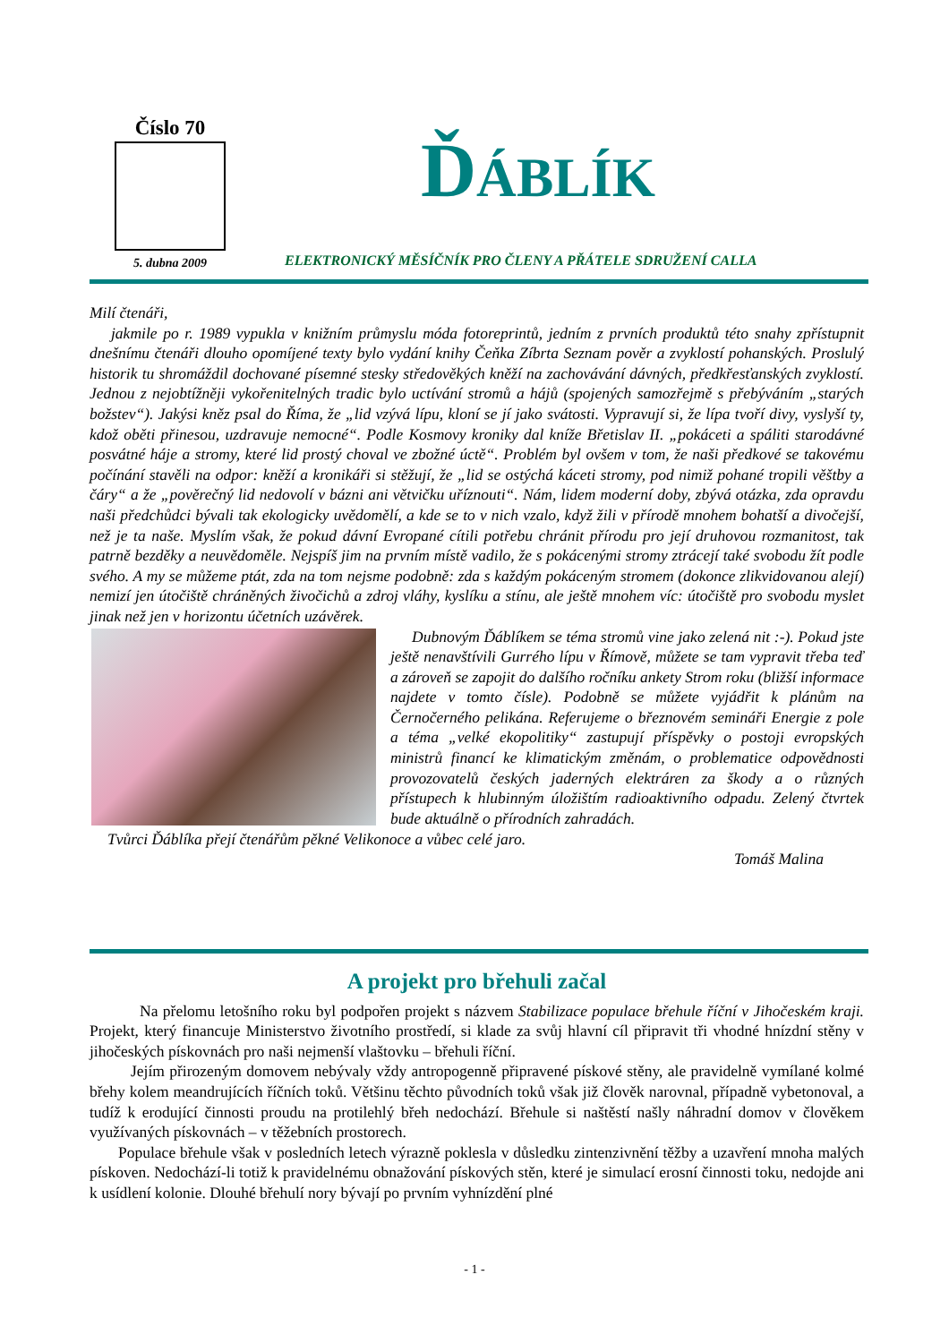Číslo 70
5. dubna 2009
ĎÁBLÍK
ELEKTRONICKÝ MĚSÍČNÍK PRO ČLENY A PŘÁTELE SDRUŽENÍ CALLA
Milí čtenáři,
jakmile po r. 1989 vypukla v knižním průmyslu móda fotoreprintů, jedním z prvních produktů této snahy zpřístupnit dnešnímu čtenáři dlouho opomíjené texty bylo vydání knihy Čeňka Zíbrta Seznam pověr a zvyklostí pohanských. Proslulý historik tu shromáždil dochované písemné stesky středověkých kněží na zachovávání dávných, předkřesťanských zvyklostí. Jednou z nejobtížněji vykořenitelných tradic bylo uctívání stromů a hájů (spojených samozřejmě s přebýváním „starých božstev“). Jakýsi kněz psal do Říma, že „lid vzývá lípu, kloní se jí jako svátosti. Vypravují si, že lípa tvoří divy, vyslyší ty, kdož oběti přinesou, uzdravuje nemocné“. Podle Kosmovy kroniky dal kníže Břetislav II. „pokáceti a spáliti starodávné posvátné háje a stromy, které lid prostý choval ve zbožné úctě“. Problém byl ovšem v tom, že naši předkové se takovému počínání stavěli na odpor: kněží a kronikáři si stěžují, že „lid se ostýchá káceti stromy, pod nimiž pohané tropili věštby a čáry“ a že „pověrečný lid nedovolí v bázni ani větvičku uříznouti“. Nám, lidem moderní doby, zbývá otázka, zda opravdu naši předchůdci bývali tak ekologicky uvědomělí, a kde se to v nich vzalo, když žili v přírodě mnohem bohatší a divočejší, než je ta naše. Myslím však, že pokud dávní Evropané cítili potřebu chránit přírodu pro její druhovou rozmanitost, tak patrně bezděky a neuvědoměle. Nejspíš jim na prvním místě vadilo, že s pokácenými stromy ztrácejí také svobodu žít podle svého. A my se můžeme ptát, zda na tom nejsme podobně: zda s každým pokáceným stromem (dokonce zlikvidovanou alejí) nemizí jen útočiště chráněných živočichů a zdroj vláhy, kyslíku a stínu, ale ještě mnohem víc: útočiště pro svobodu myslet jinak než jen v horizontu účetních uzávěrek.
Dubnovým Ďáblíkem se téma stromů vine jako zelená nit :-). Pokud jste ještě nenavštívili Gurrého lípu v Římově, můžete se tam vypravit třeba teď a zároveň se zapojit do dalšího ročníku ankety Strom roku (bližší informace najdete v tomto čísle). Podobně se můžete vyjádřit k plánům na Černočerného pelikána. Referujeme o březnovém semináři Energie z pole a téma „velké ekopolitiky“ zastupují příspěvky o postoji evropských ministrů financí ke klimatickým změnám, o problematice odpovědnosti provozovatelů českých jaderných elektráren za škody a o různých přístupech k hlubinným úložištím radioaktivního odpadu. Zelený čtvrtek bude aktuálně o přírodních zahradách.
Tvůrci Ďáblíka přejí čtenářům pěkné Velikonoce a vůbec celé jaro.
Tomáš Malina
A projekt pro břehuli začal
Na přelomu letošního roku byl podpořen projekt s názvem Stabilizace populace břehule říční v Jihočeském kraji. Projekt, který financuje Ministerstvo životního prostředí, si klade za svůj hlavní cíl připravit tři vhodné hnízdní stěny v jihočeských pískovnách pro naši nejmenší vlaštovku – břehuli říční.
Jejím přirozeným domovem nebývaly vždy antropogenně připravené pískové stěny, ale pravidelně vymílané kolmé břehy kolem meandrujících říčních toků. Většinu těchto původních toků však již člověk narovnal, případně vybetonoval, a tudíž k erodující činnosti proudu na protilehlý břeh nedochází. Břehule si naštěstí našly náhradní domov v člověkem využívaných pískovnách – v těžebních prostorech.
Populace břehule však v posledních letech výrazně poklesla v důsledku zintenzivnění těžby a uzavření mnoha malých pískoven. Nedochází-li totiž k pravidelnému obnažování pískových stěn, které je simulací erosní činnosti toku, nedojde ani k usídlení kolonie. Dlouhé břehulí nory bývají po prvním vyhnízdění plné
- 1 -